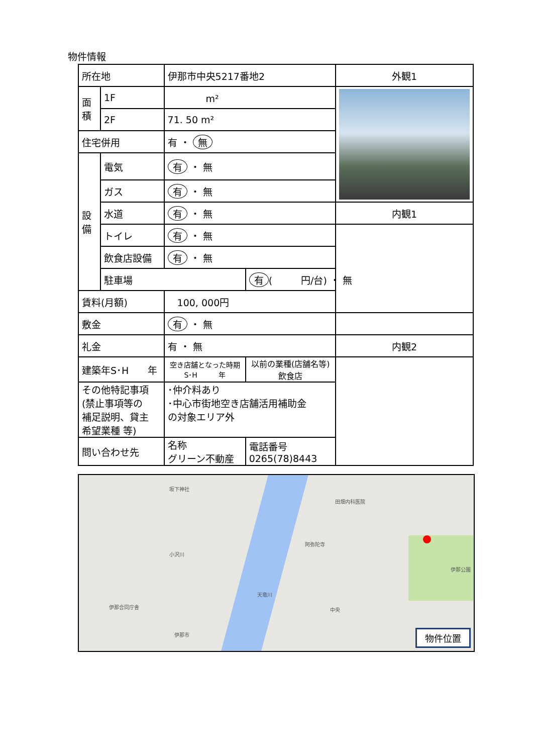物件情報
| 所在地 | | 伊那市中央5217番地2 | | 外観1 |
| 面積 | 1F | m² | | |
| | 2F | 71. 50 m² | | |
| 住宅併用 | | 有 ・ 無 | | |
| 設備 | 電気 | 有 ・ 無 | | |
| | ガス | 有 ・ 無 | | |
| | 水道 | 有 ・ 無 | | 内観1 |
| | トイレ | 有 ・ 無 | | |
| | 飲食店設備 | 有 ・ 無 | | |
| | 駐車場 | | 有 ( 円/台) ・ 無 | |
| 賃料(月額) | | 100, 000円 | | |
| 敷金 | | 有 ・ 無 | | |
| 礼金 | | 有 ・ 無 | | 内観2 |
| 建築年S･H 年 | | 空き店舗となった時期 S･H 年 | 以前の業種(店舗名等) 飲食店 | |
| その他特記事項 (禁止事項等の 補足説明、貸主 希望業種 等) | | ･仲介料あり ･中心市街地空き店舗活用補助金 の対象エリア外 | | |
| 問い合わせ先 | | 名称 グリーン不動産 | 電話番号 0265(78)8443 | |
坂下神社
田畑内科医院
阿弥陀寺
小沢川
天竜川
伊那公園
伊那合同庁舎
伊那市
中央
物件位置